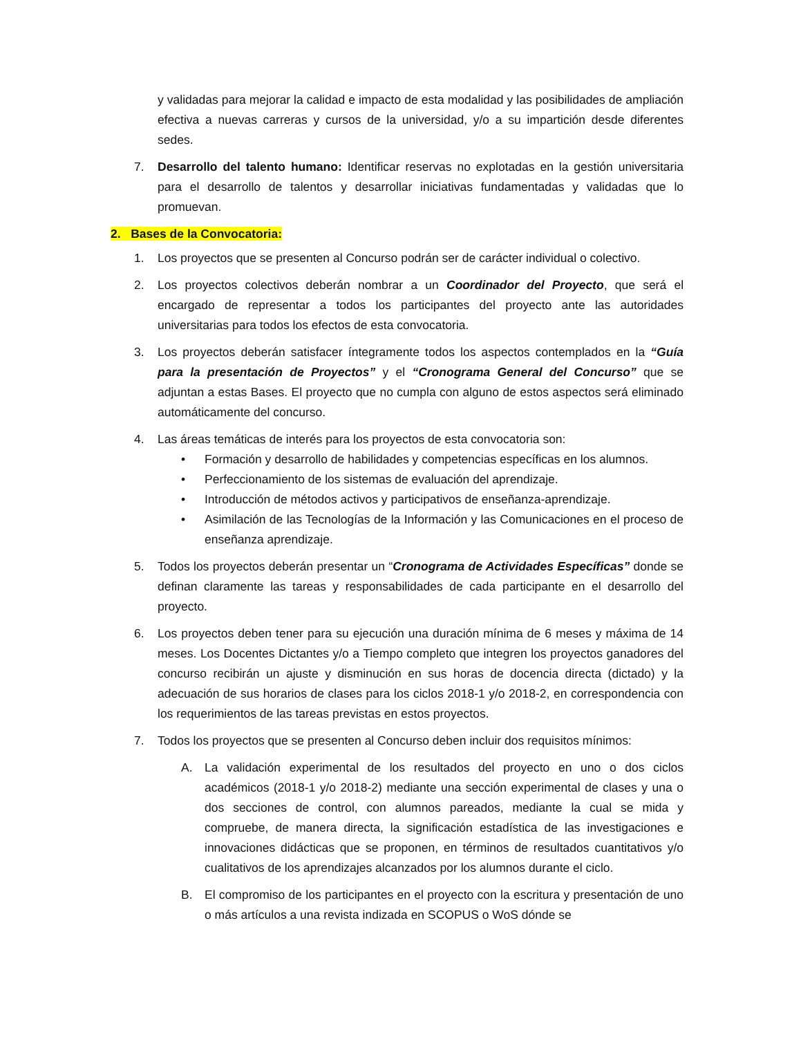y validadas para mejorar la calidad e impacto de esta modalidad y las posibilidades de ampliación efectiva a nuevas carreras y cursos de la universidad, y/o a su impartición desde diferentes sedes.
7. Desarrollo del talento humano: Identificar reservas no explotadas en la gestión universitaria para el desarrollo de talentos y desarrollar iniciativas fundamentadas y validadas que lo promuevan.
2. Bases de la Convocatoria:
1. Los proyectos que se presenten al Concurso podrán ser de carácter individual o colectivo.
2. Los proyectos colectivos deberán nombrar a un Coordinador del Proyecto, que será el encargado de representar a todos los participantes del proyecto ante las autoridades universitarias para todos los efectos de esta convocatoria.
3. Los proyectos deberán satisfacer íntegramente todos los aspectos contemplados en la “Guía para la presentación de Proyectos” y el “Cronograma General del Concurso” que se adjuntan a estas Bases. El proyecto que no cumpla con alguno de estos aspectos será eliminado automáticamente del concurso.
4. Las áreas temáticas de interés para los proyectos de esta convocatoria son:
• Formación y desarrollo de habilidades y competencias específicas en los alumnos.
• Perfeccionamiento de los sistemas de evaluación del aprendizaje.
• Introducción de métodos activos y participativos de enseñanza-aprendizaje.
• Asimilación de las Tecnologías de la Información y las Comunicaciones en el proceso de enseñanza aprendizaje.
5. Todos los proyectos deberán presentar un “Cronograma de Actividades Específicas” donde se definan claramente las tareas y responsabilidades de cada participante en el desarrollo del proyecto.
6. Los proyectos deben tener para su ejecución una duración mínima de 6 meses y máxima de 14 meses. Los Docentes Dictantes y/o a Tiempo completo que integren los proyectos ganadores del concurso recibirán un ajuste y disminución en sus horas de docencia directa (dictado) y la adecuación de sus horarios de clases para los ciclos 2018-1 y/o 2018-2, en correspondencia con los requerimientos de las tareas previstas en estos proyectos.
7. Todos los proyectos que se presenten al Concurso deben incluir dos requisitos mínimos:
A. La validación experimental de los resultados del proyecto en uno o dos ciclos académicos (2018-1 y/o 2018-2) mediante una sección experimental de clases y una o dos secciones de control, con alumnos pareados, mediante la cual se mida y compruebe, de manera directa, la significación estadística de las investigaciones e innovaciones didácticas que se proponen, en términos de resultados cuantitativos y/o cualitativos de los aprendizajes alcanzados por los alumnos durante el ciclo.
B. El compromiso de los participantes en el proyecto con la escritura y presentación de uno o más artículos a una revista indizada en SCOPUS o WoS dónde se